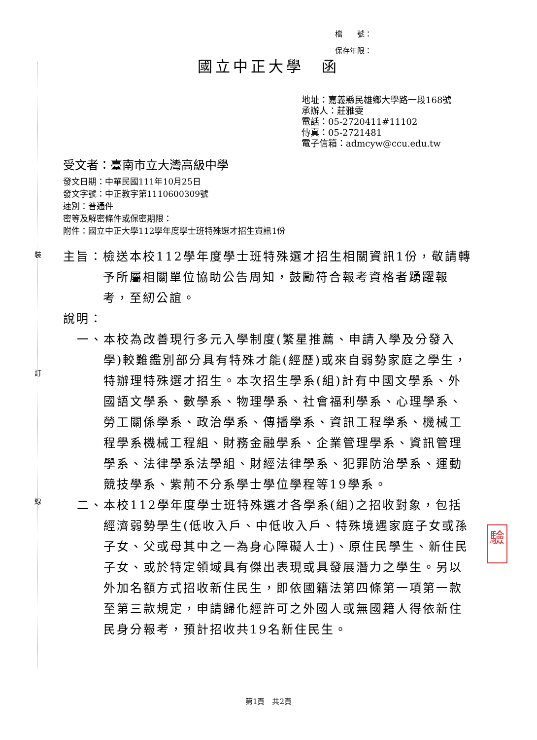裝
訂
線
檔　　號：
保存年限：
國立中正大學　函
地址：嘉義縣民雄鄉大學路一段168號
承辦人：莊雅雯
電話：05-2720411#11102
傳真：05-2721481
電子信箱：admcyw@ccu.edu.tw
受文者：臺南市立大灣高級中學
發文日期：中華民國111年10月25日
發文字號：中正教字第1110600309號
速別：普通件
密等及解密條件或保密期限：
附件：國立中正大學112學年度學士班特殊選才招生資訊1份
主旨： 檢送本校112學年度學士班特殊選才招生相關資訊1份，敬請轉予所屬相關單位協助公告周知，鼓勵符合報考資格者踴躍報考，至紉公誼。
說明：
一、 本校為改善現行多元入學制度(繁星推薦、申請入學及分發入學)較難鑑別部分具有特殊才能(經歷)或來自弱勢家庭之學生，特辦理特殊選才招生。本次招生學系(組)計有中國文學系、外國語文學系、數學系、物理學系、社會福利學系、心理學系、勞工關係學系、政治學系、傳播學系、資訊工程學系、機械工程學系機械工程組、財務金融學系、企業管理學系、資訊管理學系、法律學系法學組、財經法律學系、犯罪防治學系、運動競技學系、紫荊不分系學士學位學程等19學系。
二、 本校112學年度學士班特殊選才各學系(組)之招收對象，包括經濟弱勢學生(低收入戶、中低收入戶、特殊境遇家庭子女或孫子女、父或母其中之一為身心障礙人士)、原住民學生、新住民子女、或於特定領域具有傑出表現或具發展潛力之學生。另以外加名額方式招收新住民生，即依國籍法第四條第一項第一款至第三款規定，申請歸化經許可之外國人或無國籍人得依新住民身分報考，預計招收共19名新住民生。
驗
第1頁　共2頁